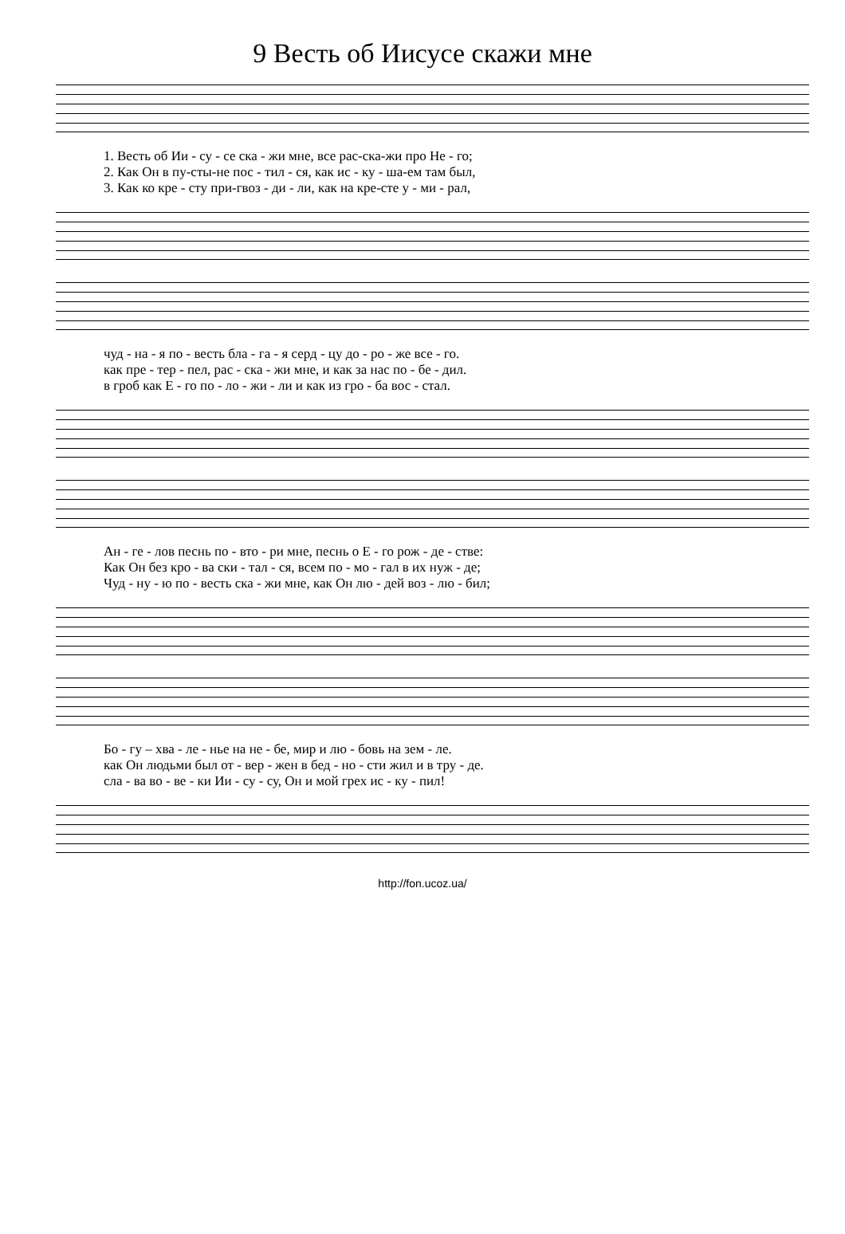9 Весть об Иисусе скажи мне
1. Весть об Ии - су - се ска - жи мне, все рас-ска-жи про Не - го; 2. Как Он в пу-сты-не пос - тил - ся, как ис - ку - ша-ем там был, 3. Как ко кре - сту при-гвоз - ди - ли, как на кре-сте у - ми - рал,
чуд - на - я по - весть бла - га - я серд - цу до - ро - же все - го. как пре - тер - пел, рас - ска - жи мне, и как за нас по - бе - дил. в гроб как Е - го по - ло - жи - ли и как из гро - ба вос - стал.
Ан - ге - лов песнь по - вто - ри мне, песнь о Е - го рож - де - стве: Как Он без кро - ва ски - тал - ся, всем по - мо - гал в их нуж - де; Чуд - ну - ю по - весть ска - жи мне, как Он лю - дей воз - лю - бил;
Бо - гу – хва - ле - нье на не - бе, мир и лю - бовь на зем - ле. как Он людьми был от - вер - жен в бед - но - сти жил и в тру - де. сла - ва во - ве - ки Ии - су - су, Он и мой грех ис - ку - пил!
http://fon.ucoz.ua/